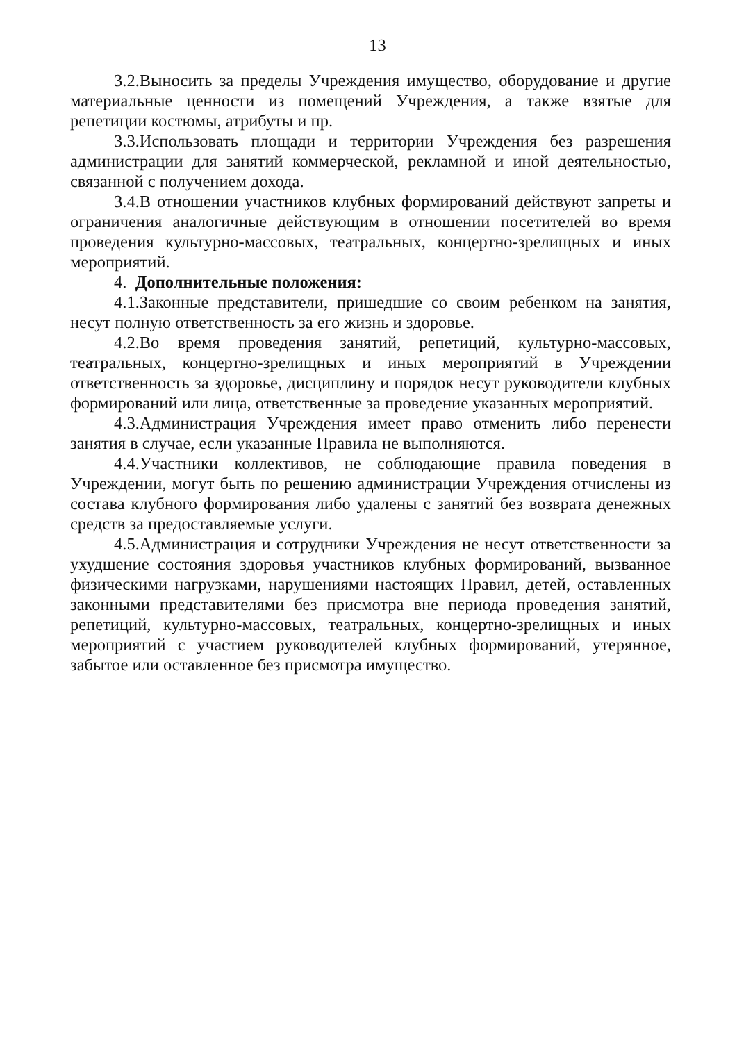13
3.2.Выносить за пределы Учреждения имущество, оборудование и другие материальные ценности из помещений Учреждения, а также взятые для репетиции костюмы, атрибуты и пр.
3.3.Использовать площади и территории Учреждения без разрешения администрации для занятий коммерческой, рекламной и иной деятельностью, связанной с получением дохода.
3.4.В отношении участников клубных формирований действуют запреты и ограничения аналогичные действующим в отношении посетителей во время проведения культурно-массовых, театральных, концертно-зрелищных и иных мероприятий.
4. Дополнительные положения:
4.1.Законные представители, пришедшие со своим ребенком на занятия, несут полную ответственность за его жизнь и здоровье.
4.2.Во время проведения занятий, репетиций, культурно-массовых, театральных, концертно-зрелищных и иных мероприятий в Учреждении ответственность за здоровье, дисциплину и порядок несут руководители клубных формирований или лица, ответственные за проведение указанных мероприятий.
4.3.Администрация Учреждения имеет право отменить либо перенести занятия в случае, если указанные Правила не выполняются.
4.4.Участники коллективов, не соблюдающие правила поведения в Учреждении, могут быть по решению администрации Учреждения отчислены из состава клубного формирования либо удалены с занятий без возврата денежных средств за предоставляемые услуги.
4.5.Администрация и сотрудники Учреждения не несут ответственности за ухудшение состояния здоровья участников клубных формирований, вызванное физическими нагрузками, нарушениями настоящих Правил, детей, оставленных законными представителями без присмотра вне периода проведения занятий, репетиций, культурно-массовых, театральных, концертно-зрелищных и иных мероприятий с участием руководителей клубных формирований, утерянное, забытое или оставленное без присмотра имущество.